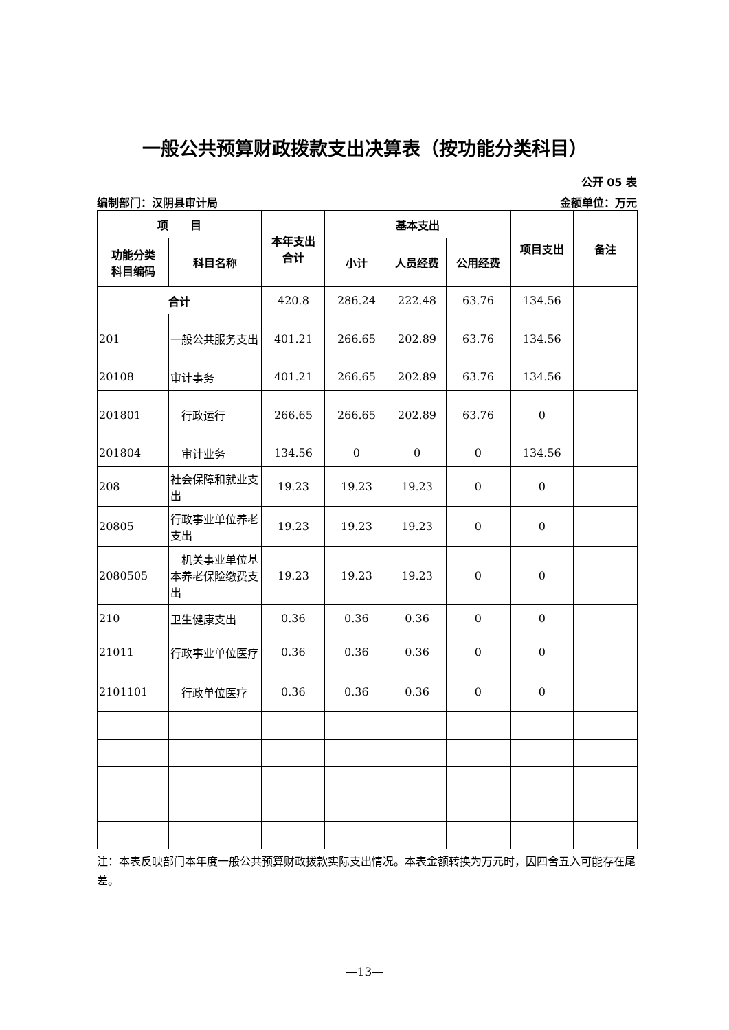一般公共预算财政拨款支出决算表（按功能分类科目）
公开 05 表
编制部门：汉阴县审计局 金额单位：万元
| 项 目 | | 本年支出 合计 | 基本支出 | | | 项目支出 | 备注 |
| --- | --- | --- | --- | --- | --- | --- | --- |
| 功能分类 科目编码 | 科目名称 | | 小计 | 人员经费 | 公用经费 | | |
| 合计 | | 420.8 | 286.24 | 222.48 | 63.76 | 134.56 | |
| 201 | 一般公共服务支出 | 401.21 | 266.65 | 202.89 | 63.76 | 134.56 | |
| 20108 | 审计事务 | 401.21 | 266.65 | 202.89 | 63.76 | 134.56 | |
| 201801 | 行政运行 | 266.65 | 266.65 | 202.89 | 63.76 | 0 | |
| 201804 | 审计业务 | 134.56 | 0 | 0 | 0 | 134.56 | |
| 208 | 社会保障和就业支出 | 19.23 | 19.23 | 19.23 | 0 | 0 | |
| 20805 | 行政事业单位养老支出 | 19.23 | 19.23 | 19.23 | 0 | 0 | |
| 2080505 | 机关事业单位基本养老保险缴费支出 | 19.23 | 19.23 | 19.23 | 0 | 0 | |
| 210 | 卫生健康支出 | 0.36 | 0.36 | 0.36 | 0 | 0 | |
| 21011 | 行政事业单位医疗 | 0.36 | 0.36 | 0.36 | 0 | 0 | |
| 2101101 | 行政单位医疗 | 0.36 | 0.36 | 0.36 | 0 | 0 | |
注：本表反映部门本年度一般公共预算财政拨款实际支出情况。本表金额转换为万元时，因四舍五入可能存在尾差。
—13—